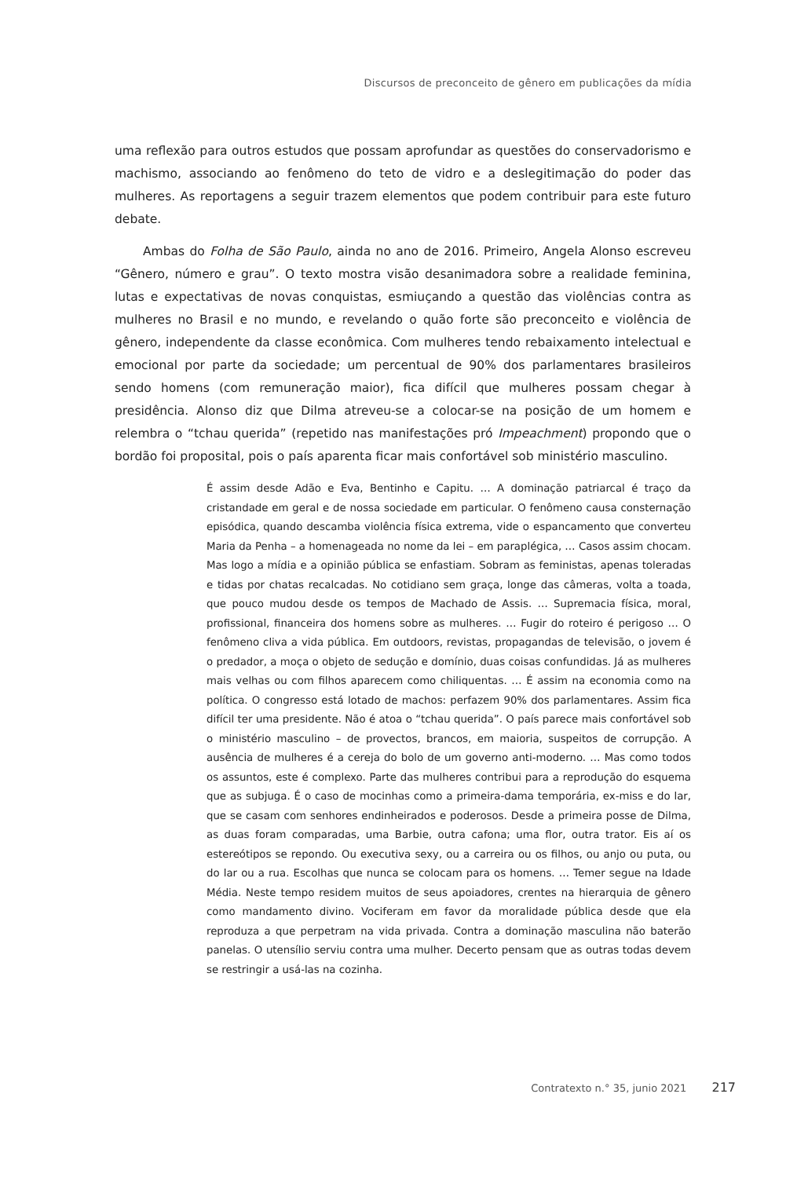Discursos de preconceito de gênero em publicações da mídia
uma reflexão para outros estudos que possam aprofundar as questões do conservadorismo e machismo, associando ao fenômeno do teto de vidro e a deslegitimação do poder das mulheres. As reportagens a seguir trazem elementos que podem contribuir para este futuro debate.
Ambas do Folha de São Paulo, ainda no ano de 2016. Primeiro, Angela Alonso escreveu “Gênero, número e grau”. O texto mostra visão desanimadora sobre a realidade feminina, lutas e expectativas de novas conquistas, esmiuçando a questão das violências contra as mulheres no Brasil e no mundo, e revelando o quão forte são preconceito e violência de gênero, independente da classe econômica. Com mulheres tendo rebaixamento intelectual e emocional por parte da sociedade; um percentual de 90% dos parlamentares brasileiros sendo homens (com remuneração maior), fica difícil que mulheres possam chegar à presidência. Alonso diz que Dilma atreveu-se a colocar-se na posição de um homem e relembra o “tchau querida” (repetido nas manifestações pró Impeachment) propondo que o bordão foi proposital, pois o país aparenta ficar mais confortável sob ministério masculino.
É assim desde Adão e Eva, Bentinho e Capitu. … A dominação patriarcal é traço da cristandade em geral e de nossa sociedade em particular. O fenômeno causa consternação episódica, quando descamba violência física extrema, vide o espancamento que converteu Maria da Penha – a homenageada no nome da lei – em paraplégica, … Casos assim chocam. Mas logo a mídia e a opinião pública se enfastiam. Sobram as feministas, apenas toleradas e tidas por chatas recalcadas. No cotidiano sem graça, longe das câmeras, volta a toada, que pouco mudou desde os tempos de Machado de Assis. … Supremacia física, moral, profissional, financeira dos homens sobre as mulheres. … Fugir do roteiro é perigoso … O fenômeno cliva a vida pública. Em outdoors, revistas, propagandas de televisão, o jovem é o predador, a moça o objeto de sedução e domínio, duas coisas confundidas. Já as mulheres mais velhas ou com filhos aparecem como chiliquentas. … É assim na economia como na política. O congresso está lotado de machos: perfazem 90% dos parlamentares. Assim fica difícil ter uma presidente. Não é atoa o “tchau querida”. O país parece mais confortável sob o ministério masculino – de provectos, brancos, em maioria, suspeitos de corrupção. A ausência de mulheres é a cereja do bolo de um governo anti-moderno. … Mas como todos os assuntos, este é complexo. Parte das mulheres contribui para a reprodução do esquema que as subjuga. É o caso de mocinhas como a primeira-dama temporária, ex-miss e do lar, que se casam com senhores endinheirados e poderosos. Desde a primeira posse de Dilma, as duas foram comparadas, uma Barbie, outra cafona; uma flor, outra trator. Eis aí os estereótipos se repondo. Ou executiva sexy, ou a carreira ou os filhos, ou anjo ou puta, ou do lar ou a rua. Escolhas que nunca se colocam para os homens. … Temer segue na Idade Média. Neste tempo residem muitos de seus apoiadores, crentes na hierarquia de gênero como mandamento divino. Vociferam em favor da moralidade pública desde que ela reproduza a que perpetram na vida privada. Contra a dominação masculina não baterão panelas. O utensílio serviu contra uma mulher. Decerto pensam que as outras todas devem se restringir a usá-las na cozinha.
Contratexto n.° 35, junio 2021 217